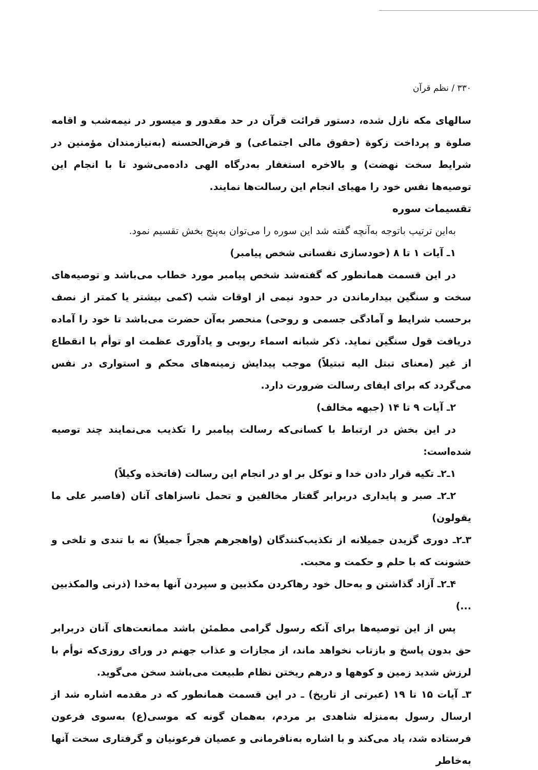۳۳۰ / نظم قرآن
سالهای مکه نازل شده، دستور قرائت قرآن در حد مقدور و میسور در نیمه‌شب و اقامه صلوة و پرداخت زکوة (حقوق مالی اجتماعی) و قرض‌الحسنه (به‌نیازمندان مؤمنین در شرایط سخت نهضت) و بالاخره استغفار به‌درگاه الهی داده‌می‌شود تا با انجام این توصیه‌ها نفس خود را مهیای انجام این رسالت‌ها نمایند.
تقسیمات سوره
به‌این ترتیب باتوجه به‌آنچه گفته شد این سوره را می‌توان به‌پنج بخش تقسیم نمود.
۱ـ آیات ۱ تا ۸ (خودسازی نفسانی شخص پیامبر)
در این قسمت همانطور که گفته‌شد شخص پیامبر مورد خطاب می‌باشد و توصیه‌های سخت و سنگین بیدارماندن در حدود نیمی از اوقات شب (کمی بیشتر یا کمتر از نصف برحسب شرایط و آمادگی جسمی و روحی) منحصر به‌آن حضرت می‌باشد تا خود را آماده دریافت قول سنگین نماید. ذکر شبانه اسماء ربوبی و یادآوری عظمت او توأم با انقطاع از غیر (معنای تبتل الیه تبتیلاً) موجب پیدایش زمینه‌های محکم و استواری در نفس می‌گردد که برای ایفای رسالت ضرورت دارد.
۲ـ آیات ۹ تا ۱۴ (جبهه مخالف)
در این بخش در ارتباط با کسانی‌که رسالت پیامبر را تکذیب می‌نمایند چند توصیه شده‌است:
۱ـ۲ـ تکیه قرار دادن خدا و توکل بر او در انجام این رسالت (فاتخذه وکیلاً)
۲ـ۲ـ صبر و پایداری دربرابر گفتار مخالفین و تحمل ناسزاهای آنان (فاصبر علی ما یقولون)
۳ـ۲ـ دوری گزیدن جمیلانه از تکذیب‌کنندگان (واهجرهم هجراً جمیلاً) نه با تندی و تلخی و خشونت که با حلم و حکمت و محبت.
۴ـ۲ـ آزاد گذاشتن و به‌حال خود رهاکردن مکذبین و سپردن آنها به‌خدا (ذرنی والمکذبین ...)
پس از این توصیه‌ها برای آنکه رسول گرامی مطمئن باشد ممانعت‌های آنان دربرابر حق بدون پاسخ و بازتاب نخواهد ماند، از مجازات و عذاب جهنم در ورای روزی‌که توأم با لرزش شدید زمین و کوهها و درهم ریختن نظام طبیعت می‌باشد سخن می‌گوید.
۳ـ آیات ۱۵ تا ۱۹ (عبرتی از تاریخ) ـ در این قسمت همانطور که در مقدمه اشاره شد از ارسال رسول به‌منزله شاهدی بر مردم، به‌همان گونه که موسی(ع) به‌سوی فرعون فرستاده شد، یاد می‌کند و با اشاره به‌نافرمانی و عصیان فرعونیان و گرفتاری سخت آنها به‌خاطر